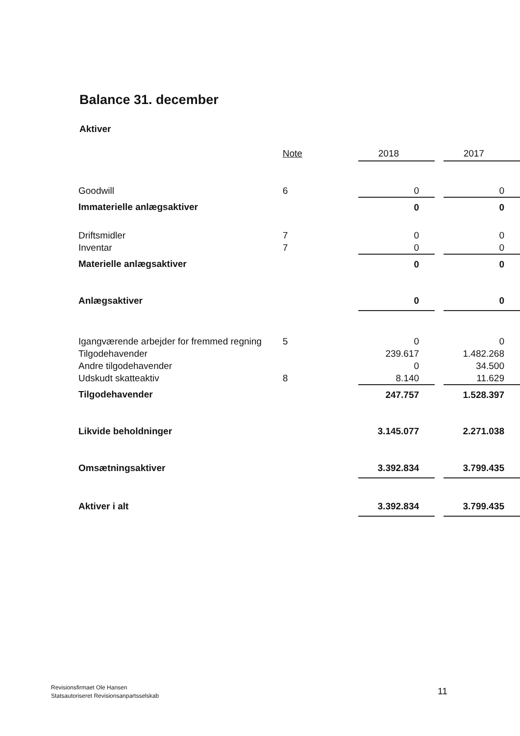Balance 31. december
Aktiver
| | Note | 2018 | | 2017 |
| --- | --- | --- | --- | --- |
| Goodwill | 6 | 0 | | 0 |
| Immaterielle anlægsaktiver | | 0 | | 0 |
| Driftsmidler | 7 | 0 | | 0 |
| Inventar | 7 | 0 | | 0 |
| Materielle anlægsaktiver | | 0 | | 0 |
| Anlægsaktiver | | 0 | | 0 |
| Igangværende arbejder for fremmed regning | 5 | 0 | | 0 |
| Tilgodehavender | | 239.617 | | 1.482.268 |
| Andre tilgodehavender | | 0 | | 34.500 |
| Udskudt skatteaktiv | 8 | 8.140 | | 11.629 |
| Tilgodehavender | | 247.757 | | 1.528.397 |
| Likvide beholdninger | | 3.145.077 | | 2.271.038 |
| Omsætningsaktiver | | 3.392.834 | | 3.799.435 |
| Aktiver i alt | | 3.392.834 | | 3.799.435 |
Revisionsfirmaet Ole Hansen
Statsautoriseret Revisionsanpartsselskab
11